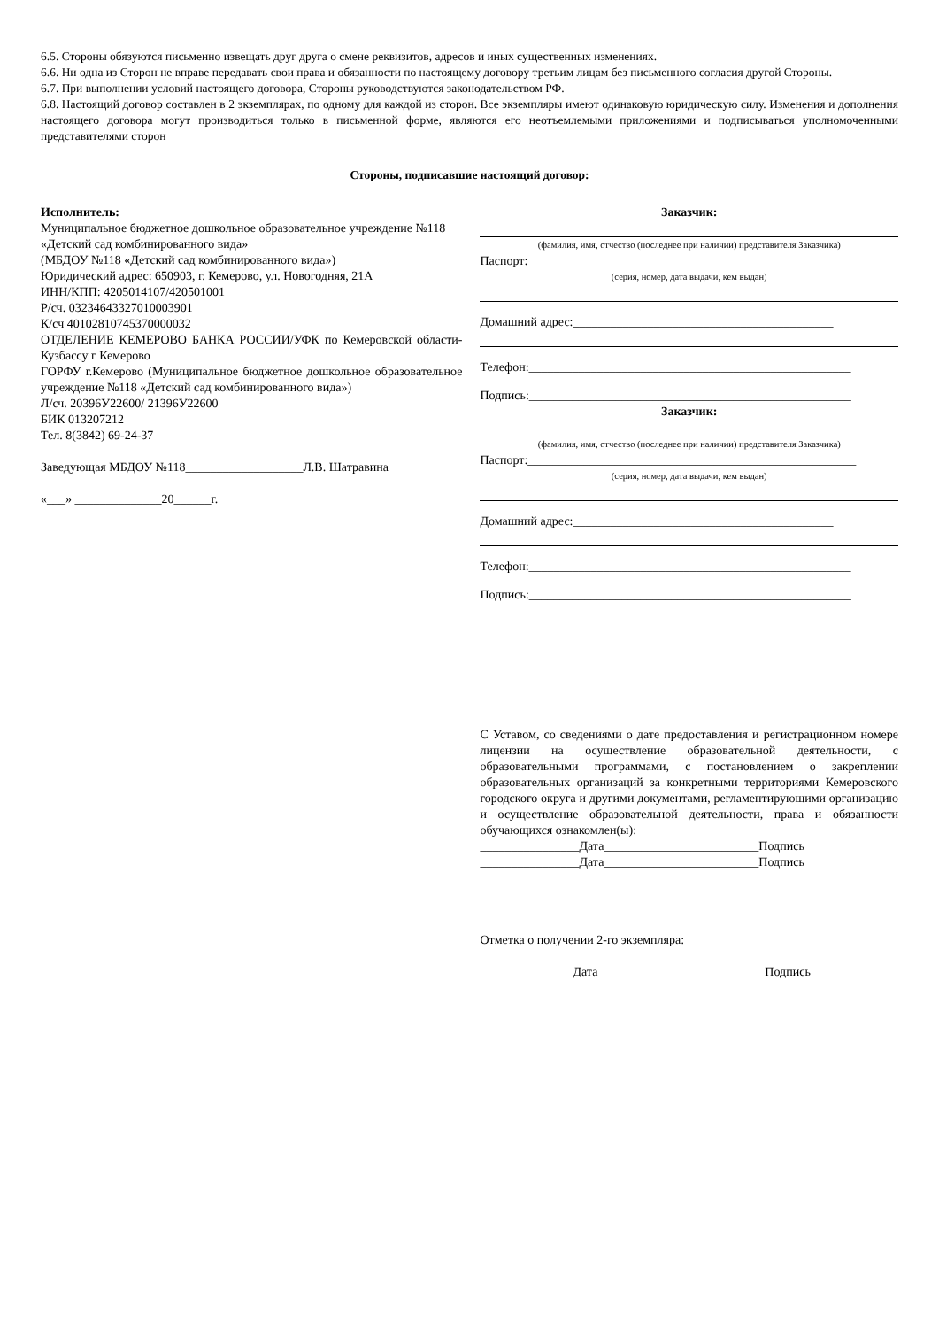6.5. Стороны обязуются письменно извещать друг друга о смене реквизитов, адресов и иных существенных изменениях.
6.6. Ни одна из Сторон не вправе передавать свои права и обязанности по настоящему договору третьим лицам без письменного согласия другой Стороны.
6.7. При выполнении условий настоящего договора, Стороны руководствуются законодательством РФ.
6.8. Настоящий договор составлен в 2 экземплярах, по одному для каждой из сторон. Все экземпляры имеют одинаковую юридическую силу. Изменения и дополнения настоящего договора могут производиться только в письменной форме, являются его неотъемлемыми приложениями и подписываться уполномоченными представителями сторон
Стороны, подписавшие настоящий договор:
Исполнитель:
Муниципальное бюджетное дошкольное образовательное учреждение №118 «Детский сад комбинированного вида»
(МБДОУ №118 «Детский сад комбинированного вида»)
Юридический адрес: 650903, г. Кемерово, ул. Новогодняя, 21А
ИНН/КПП: 4205014107/420501001
Р/сч. 03234643327010003901
К/сч 40102810745370000032
ОТДЕЛЕНИЕ КЕМЕРОВО БАНКА РОССИИ/УФК по Кемеровской области-Кузбассу г Кемерово
ГОРФУ г.Кемерово (Муниципальное бюджетное дошкольное образовательное учреждение №118 «Детский сад комбинированного вида»)
Л/сч. 20396У22600/ 21396У22600
БИК 013207212
Тел. 8(3842) 69-24-37
Заведующая МБДОУ №118___________________Л.В. Шатравина
«___» ______________20______г.
Заказчик:
(фамилия, имя, отчество (последнее при наличии) представителя Заказчика)
Паспорт:_____________________________________________________
(серия, номер, дата выдачи, кем выдан)
Домашний адрес:__________________________________________
Телефон:____________________________________________________
Подпись:____________________________________________________
Заказчик:
(фамилия, имя, отчество (последнее при наличии) представителя Заказчика)
Паспорт:_____________________________________________________
(серия, номер, дата выдачи, кем выдан)
Домашний адрес:__________________________________________
Телефон:____________________________________________________
Подпись:____________________________________________________
С Уставом, со сведениями о дате предоставления и регистрационном номере лицензии на осуществление образовательной деятельности, с образовательными программами, с постановлением о закреплении образовательных организаций за конкретными территориями Кемеровского городского округа и другими документами, регламентирующими организацию и осуществление образовательной деятельности, права и обязанности обучающихся ознакомлен(ы):
________________Дата_________________________Подпись
________________Дата_________________________Подпись
Отметка о получении 2-го экземпляра:
_______________Дата___________________________Подпись